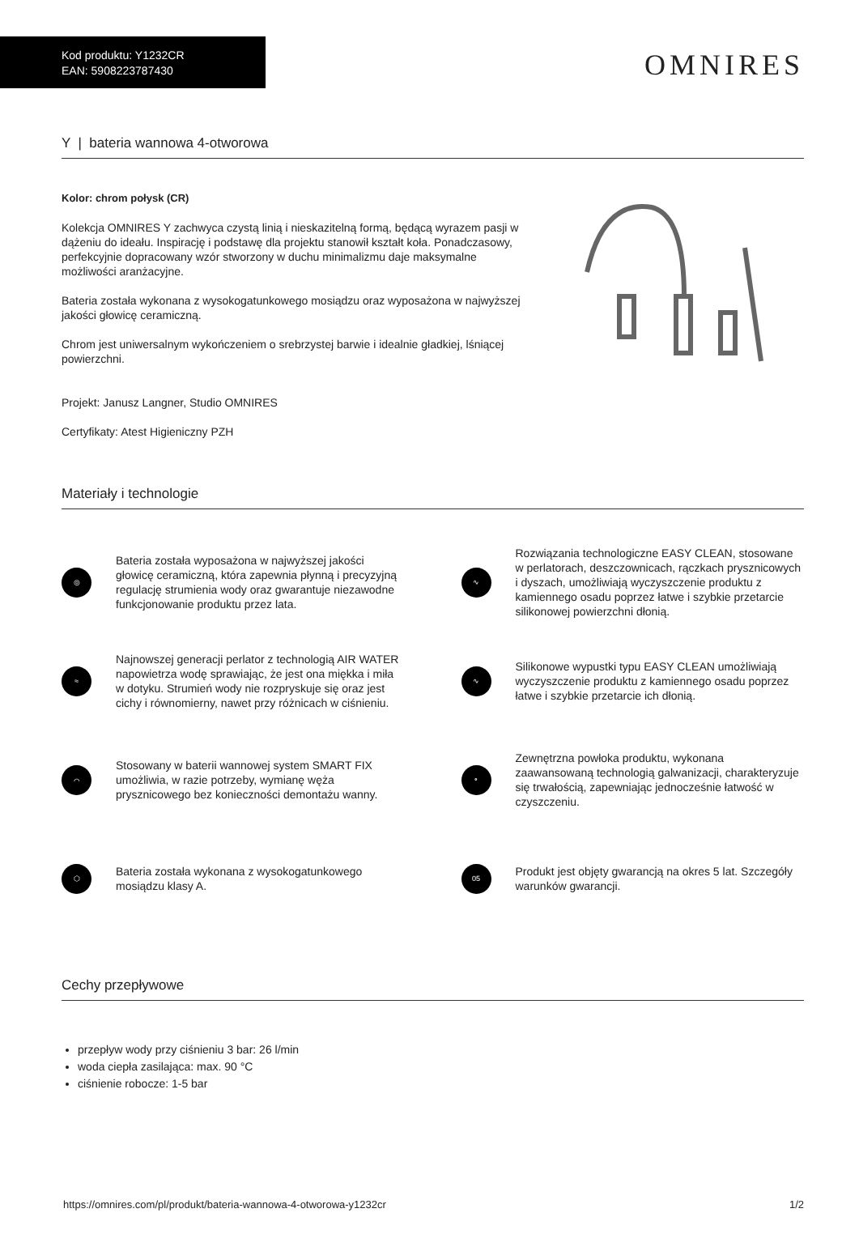Kod produktu: Y1232CR
EAN: 5908223787430
OMNIRES
Y | bateria wannowa 4-otworowa
Kolor: chrom połysk (CR)
Kolekcja OMNIRES Y zachwyca czystą linią i nieskazitelną formą, będącą wyrazem pasji w dążeniu do ideału. Inspirację i podstawę dla projektu stanowił kształt koła. Ponadczasowy, perfekcyjnie dopracowany wzór stworzony w duchu minimalizmu daje maksymalne możliwości aranżacyjne.
Bateria została wykonana z wysokogatunkowego mosiądzu oraz wyposażona w najwyższej jakości głowicę ceramiczną.
Chrom jest uniwersalnym wykończeniem o srebrzystej barwie i idealnie gładkiej, lśniącej powierzchni.
Projekt: Janusz Langner, Studio OMNIRES
Certyfikaty: Atest Higieniczny PZH
Materiały i technologie
◎
Bateria została wyposażona w najwyższej jakości głowicę ceramiczną, która zapewnia płynną i precyzyjną regulację strumienia wody oraz gwarantuje niezawodne funkcjonowanie produktu przez lata.
≈
Najnowszej generacji perlator z technologią AIR WATER napowietrza wodę sprawiając, że jest ona miękka i miła w dotyku. Strumień wody nie rozpryskuje się oraz jest cichy i równomierny, nawet przy różnicach w ciśnieniu.
⌒
Stosowany w baterii wannowej system SMART FIX umożliwia, w razie potrzeby, wymianę węża prysznicowego bez konieczności demontażu wanny.
⬡
Bateria została wykonana z wysokogatunkowego mosiądzu klasy A.
∿
Rozwiązania technologiczne EASY CLEAN, stosowane w perlatorach, deszczownicach, rączkach prysznicowych i dyszach, umożliwiają wyczyszczenie produktu z kamiennego osadu poprzez łatwe i szybkie przetarcie silikonowej powierzchni dłonią.
∿
Silikonowe wypustki typu EASY CLEAN umożliwiają wyczyszczenie produktu z kamiennego osadu poprzez łatwe i szybkie przetarcie ich dłonią.
∘
Zewnętrzna powłoka produktu, wykonana zaawansowaną technologią galwanizacji, charakteryzuje się trwałością, zapewniając jednocześnie łatwość w czyszczeniu.
05
Produkt jest objęty gwarancją na okres 5 lat. Szczegóły warunków gwarancji.
Cechy przepływowe
przepływ wody przy ciśnieniu 3 bar: 26 l/min
woda ciepła zasilająca: max. 90 °C
ciśnienie robocze: 1-5 bar
https://omnires.com/pl/produkt/bateria-wannowa-4-otworowa-y1232cr 1/2